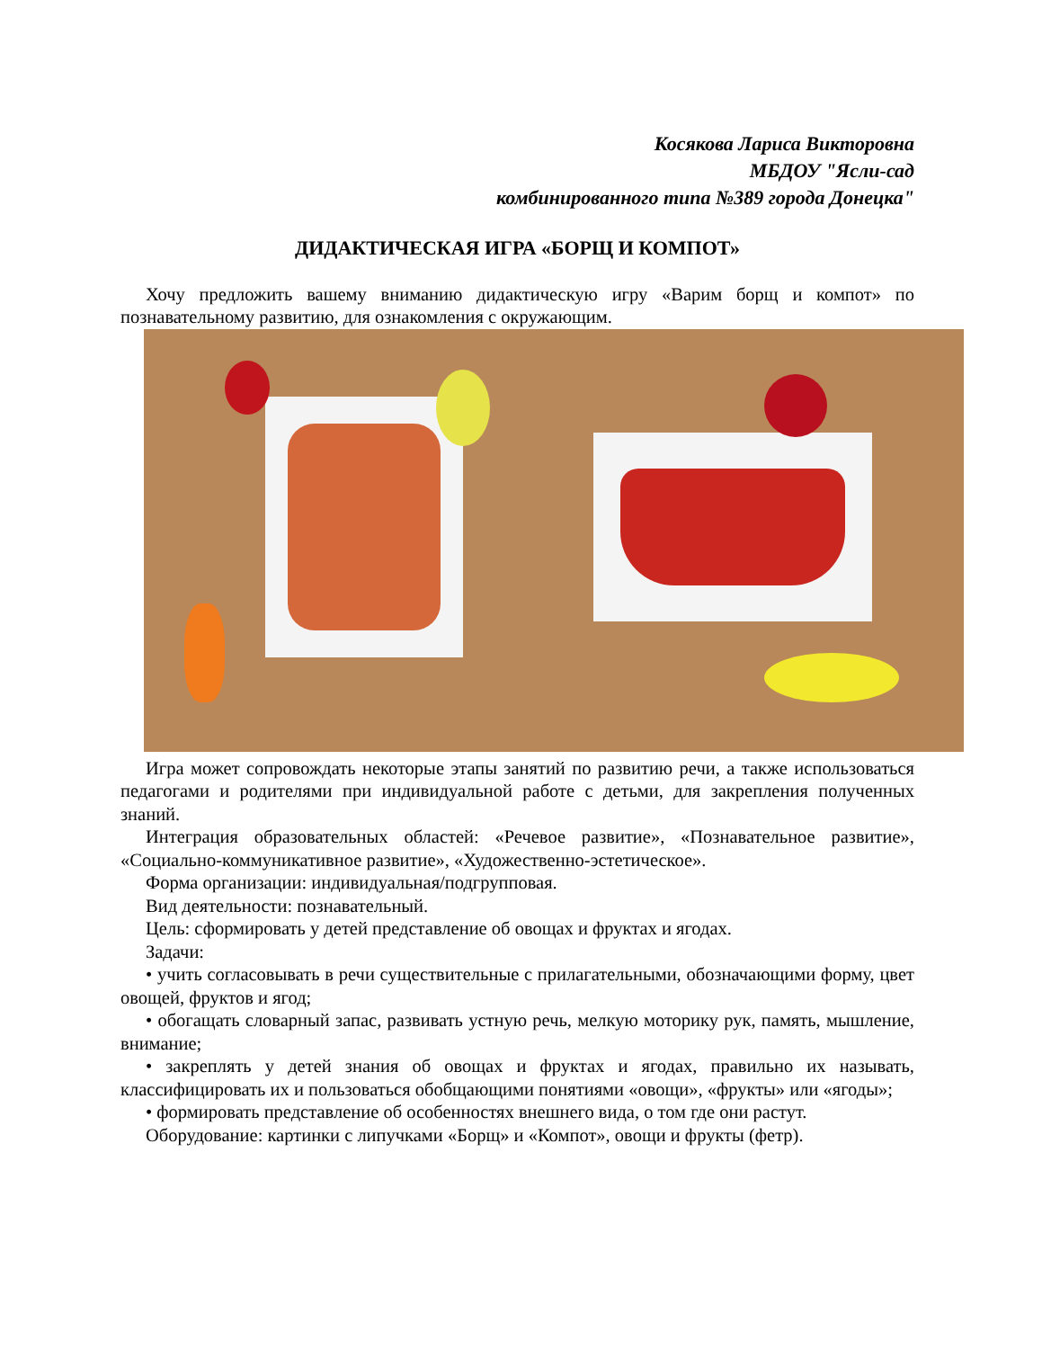Косякова Лариса Викторовна
МБДОУ "Ясли-сад
комбинированного типа №389 города Донецка"
ДИДАКТИЧЕСКАЯ ИГРА «БОРЩ И КОМПОТ»
Хочу предложить вашему вниманию дидактическую игру «Варим борщ и компот» по познавательному развитию, для ознакомления с окружающим.
Игра может сопровождать некоторые этапы занятий по развитию речи, а также использоваться педагогами и родителями при индивидуальной работе с детьми, для закрепления полученных знаний.
Интеграция образовательных областей: «Речевое развитие», «Познавательное развитие», «Социально-коммуникативное развитие», «Художественно-эстетическое».
Форма организации: индивидуальная/подгрупповая.
Вид деятельности: познавательный.
Цель: сформировать у детей представление об овощах и фруктах и ягодах.
Задачи:
• учить согласовывать в речи существительные с прилагательными, обозначающими форму, цвет овощей, фруктов и ягод;
• обогащать словарный запас, развивать устную речь, мелкую моторику рук, память, мышление, внимание;
• закреплять у детей знания об овощах и фруктах и ягодах, правильно их называть, классифицировать их и пользоваться обобщающими понятиями «овощи», «фрукты» или «ягоды»;
• формировать представление об особенностях внешнего вида, о том где они растут.
Оборудование: картинки с липучками «Борщ» и «Компот», овощи и фрукты (фетр).